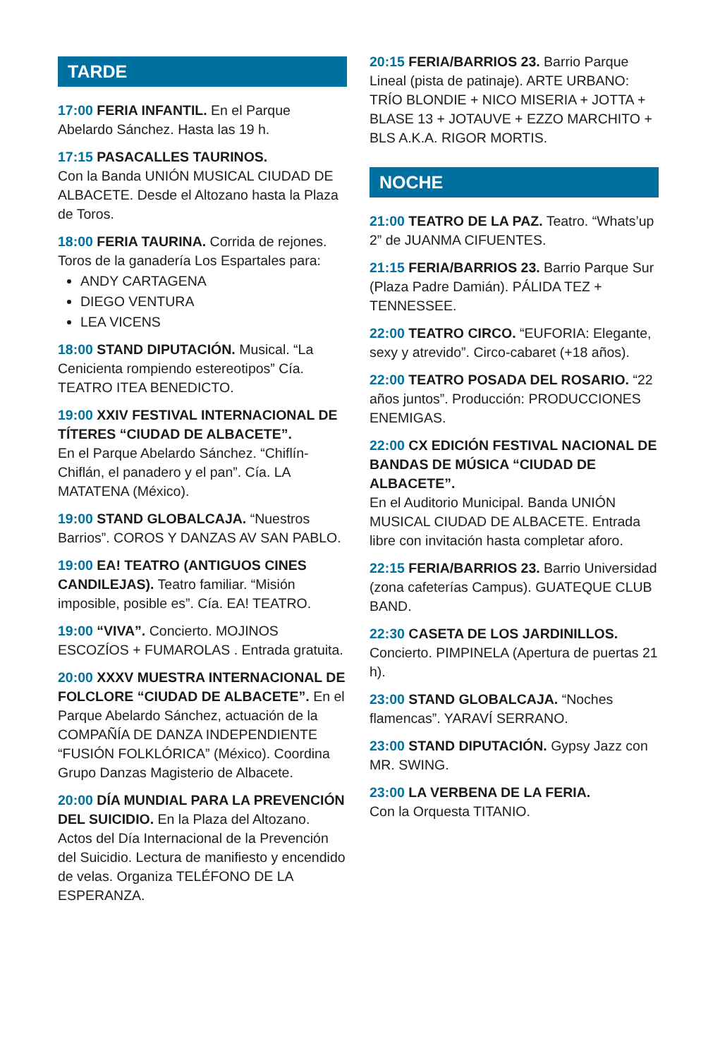TARDE
17:00 FERIA INFANTIL. En el Parque Abelardo Sánchez. Hasta las 19 h.
17:15 PASACALLES TAURINOS.
Con la Banda UNIÓN MUSICAL CIUDAD DE ALBACETE. Desde el Altozano hasta la Plaza de Toros.
18:00 FERIA TAURINA. Corrida de rejones. Toros de la ganadería Los Espartales para:
ANDY CARTAGENA
DIEGO VENTURA
LEA VICENS
18:00 STAND DIPUTACIÓN. Musical. “La Cenicienta rompiendo estereotipos” Cía. TEATRO ITEA BENEDICTO.
19:00 XXIV FESTIVAL INTERNACIONAL DE TÍTERES “CIUDAD DE ALBACETE”.
En el Parque Abelardo Sánchez. “Chiflín-Chiflán, el panadero y el pan”. Cía. LA MATATENA (México).
19:00 STAND GLOBALCAJA. “Nuestros Barrios”. COROS Y DANZAS AV SAN PABLO.
19:00 EA! TEATRO (ANTIGUOS CINES CANDILEJAS). Teatro familiar. “Misión imposible, posible es”. Cía. EA! TEATRO.
19:00 “VIVA”. Concierto. MOJINOS ESCOZÍOS + FUMAROLAS . Entrada gratuita.
20:00 XXXV MUESTRA INTERNACIONAL DE FOLCLORE “CIUDAD DE ALBACETE”. En el Parque Abelardo Sánchez, actuación de la COMPAÑÍA DE DANZA INDEPENDIENTE “FUSIÓN FOLKLÓRICA” (México). Coordina Grupo Danzas Magisterio de Albacete.
20:00 DÍA MUNDIAL PARA LA PREVENCIÓN DEL SUICIDIO. En la Plaza del Altozano. Actos del Día Internacional de la Prevención del Suicidio. Lectura de manifiesto y encendido de velas. Organiza TELÉFONO DE LA ESPERANZA.
20:15 FERIA/BARRIOS 23. Barrio Parque Lineal (pista de patinaje). ARTE URBANO: TRÍO BLONDIE + NICO MISERIA + JOTTA + BLASE 13 + JOTAUVE + EZZO MARCHITO + BLS A.K.A. RIGOR MORTIS.
NOCHE
21:00 TEATRO DE LA PAZ. Teatro. “Whats’up 2” de JUANMA CIFUENTES.
21:15 FERIA/BARRIOS 23. Barrio Parque Sur (Plaza Padre Damián). PÁLIDA TEZ + TENNESSEE.
22:00 TEATRO CIRCO. “EUFORIA: Elegante, sexy y atrevido”. Circo-cabaret (+18 años).
22:00 TEATRO POSADA DEL ROSARIO. “22 años juntos”. Producción: PRODUCCIONES ENEMIGAS.
22:00 CX EDICIÓN FESTIVAL NACIONAL DE BANDAS DE MÚSICA “CIUDAD DE ALBACETE”.
En el Auditorio Municipal. Banda UNIÓN MUSICAL CIUDAD DE ALBACETE. Entrada libre con invitación hasta completar aforo.
22:15 FERIA/BARRIOS 23. Barrio Universidad (zona cafeterías Campus). GUATEQUE CLUB BAND.
22:30 CASETA DE LOS JARDINILLOS. Concierto. PIMPINELA (Apertura de puertas 21 h).
23:00 STAND GLOBALCAJA. “Noches flamencas”. YARAVÍ SERRANO.
23:00 STAND DIPUTACIÓN. Gypsy Jazz con MR. SWING.
23:00 LA VERBENA DE LA FERIA.
Con la Orquesta TITANIO.